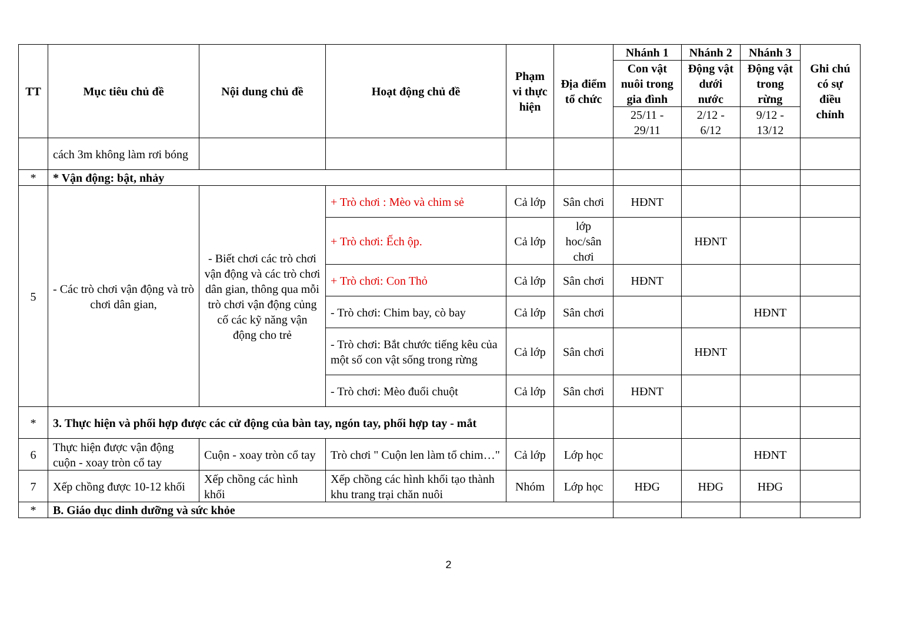| TT | Mục tiêu chủ đề | Nội dung chủ đề | Hoạt động chủ đề | Phạm vi thực hiện | Địa điểm tổ chức | Nhánh 1 | Nhánh 2 | Nhánh 3 | Ghi chú có sự điều chỉnh |
| --- | --- | --- | --- | --- | --- | --- | --- | --- | --- |
| | | | | | | Con vật nuôi trong gia đình | Động vật dưới nước | Động vật trong rừng | |
| | | | | | | 25/11 - 29/11 | 2/12 - 6/12 | 9/12 - 13/12 | |
| | cách 3m không làm rơi bóng | | | | | | | | |
| * | * Vận động: bật, nhảy | | | | | | | | |
| 5 | - Các trò chơi vận động và trò chơi dân gian, | - Biết chơi các trò chơi vận động và các trò chơi dân gian, thông qua mỗi trò chơi vận động củng cố các kỹ năng vận động cho trẻ | + Trò chơi : Mèo và chim sẻ | Cả lớp | Sân chơi | HĐNT | | | |
| | | | + Trò chơi: Ếch ộp. | Cả lớp | lớp hoc/sân chơi | | HĐNT | | |
| | | | + Trò chơi: Con Thỏ | Cả lớp | Sân chơi | HĐNT | | | |
| | | | - Trò chơi: Chim bay, cò bay | Cả lớp | Sân chơi | | | HĐNT | |
| | | | - Trò chơi: Bắt chước tiếng kêu của một số con vật sống trong rừng | Cả lớp | Sân chơi | | HĐNT | | |
| | | | - Trò chơi: Mèo đuổi chuột | Cả lớp | Sân chơi | HĐNT | | | |
| * | 3. Thực hiện và phối hợp được các cử động của bàn tay, ngón tay, phối hợp tay - mắt | | | | | | | | |
| 6 | Thực hiện được vận động cuộn - xoay tròn cổ tay | Cuộn - xoay tròn cổ tay | Trò chơi " Cuộn len làm tổ chim…" | Cả lớp | Lớp học | | | HĐNT | |
| 7 | Xếp chồng được 10-12 khối | Xếp chồng các hình khối | Xếp chồng các hình khối tạo thành khu trang trại chăn nuôi | Nhóm | Lớp học | HĐG | HĐG | HĐG | |
| * | B. Giáo dục dinh dưỡng và sức khỏe | | | | | | | | |
2